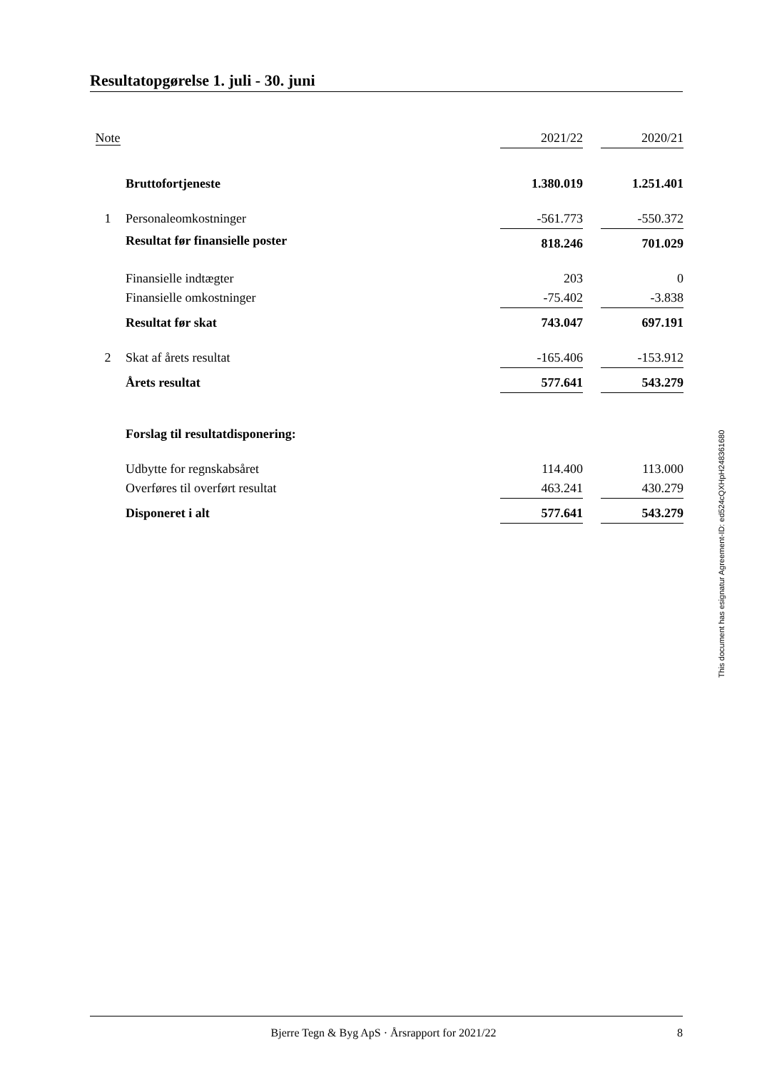Resultatopgørelse 1. juli - 30. juni
| Note | | 2021/22 | | 2020/21 |
| | Bruttofortjeneste | 1.380.019 | | 1.251.401 |
| 1 | Personaleomkostninger | -561.773 | | -550.372 |
| | Resultat før finansielle poster | 818.246 | | 701.029 |
| | Finansielle indtægter | 203 | | 0 |
| | Finansielle omkostninger | -75.402 | | -3.838 |
| | Resultat før skat | 743.047 | | 697.191 |
| 2 | Skat af årets resultat | -165.406 | | -153.912 |
| | Årets resultat | 577.641 | | 543.279 |
| | Forslag til resultatdisponering: | | | |
| | Udbytte for regnskabsåret | 114.400 | | 113.000 |
| | Overføres til overført resultat | 463.241 | | 430.279 |
| | Disponeret i alt | 577.641 | | 543.279 |
This document has esignatur Agreement-ID: ed524cQXHpH248361680
Bjerre Tegn & Byg ApS · Årsrapport for 2021/22 8